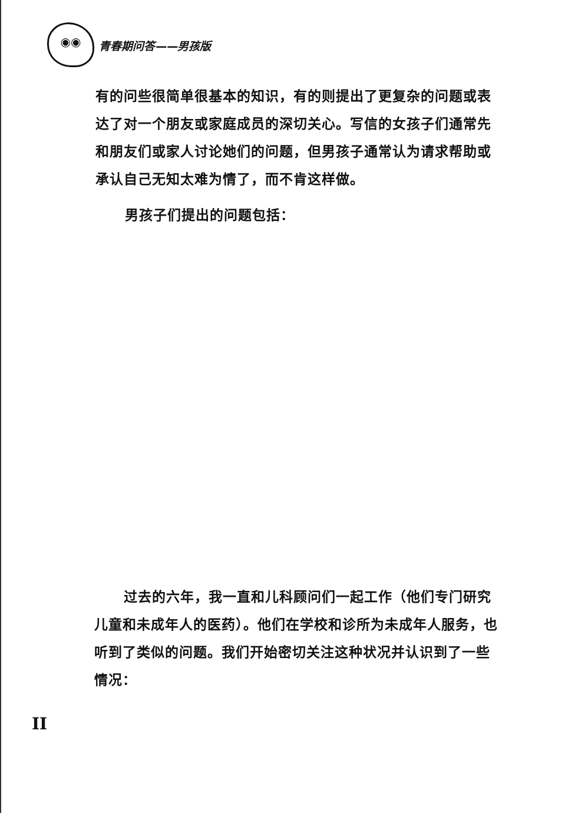◉◉
青春期问答——男孩版
有的问些很简单很基本的知识，有的则提出了更复杂的问题或表达了对一个朋友或家庭成员的深切关心。写信的女孩子们通常先和朋友们或家人讨论她们的问题，但男孩子通常认为请求帮助或承认自己无知太难为情了，而不肯这样做。
男孩子们提出的问题包括：
过去的六年，我一直和儿科顾问们一起工作（他们专门研究儿童和未成年人的医药）。他们在学校和诊所为未成年人服务，也听到了类似的问题。我们开始密切关注这种状况并认识到了一些情况：
II